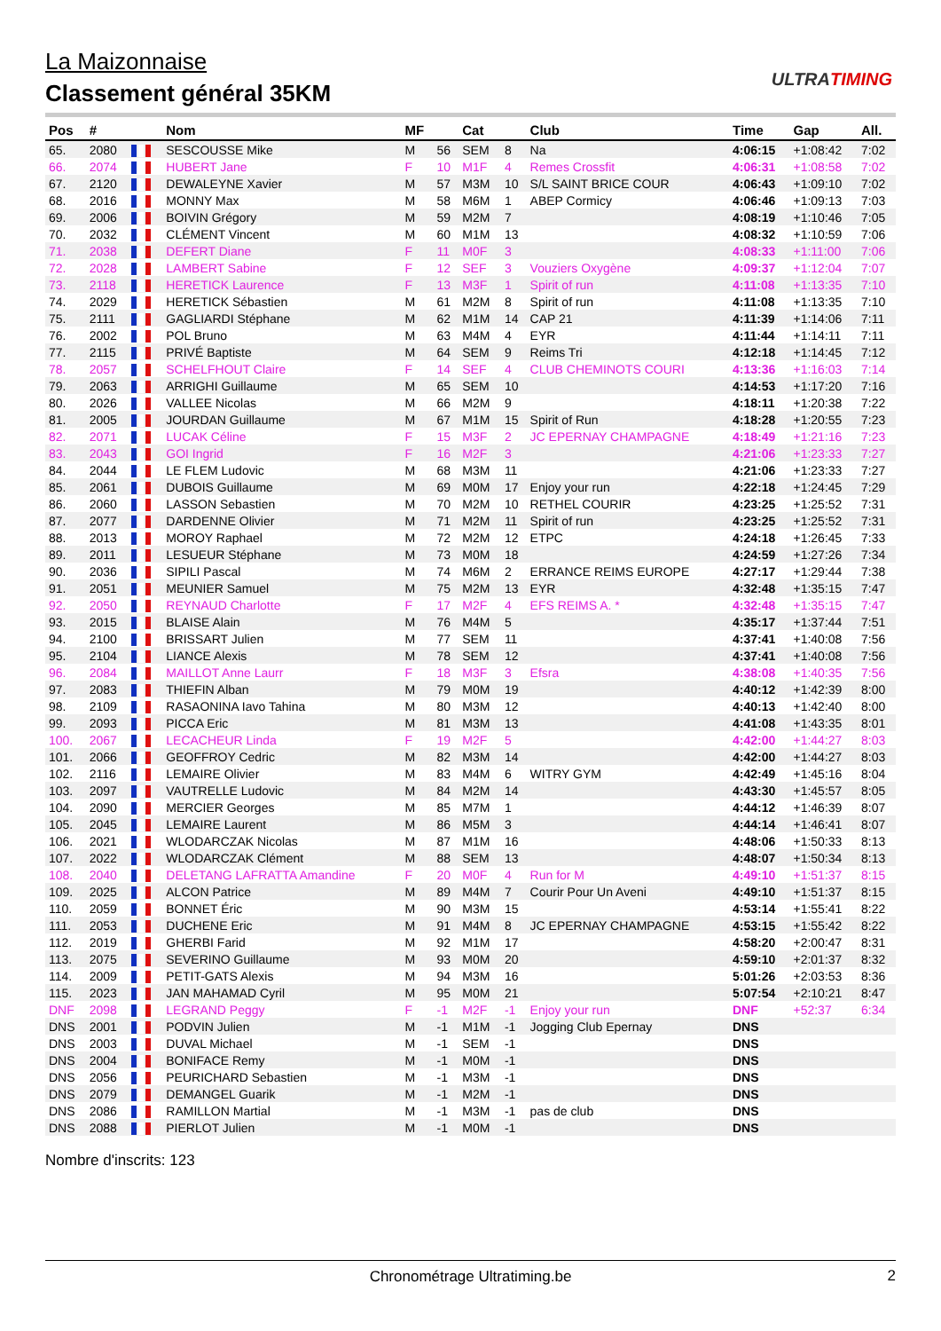La Maizonnaise
Classement général 35KM
ULTRATIMING
| Pos | # | | Nom | MF | | Cat | | Club | Time | Gap | All. |
| --- | --- | --- | --- | --- | --- | --- | --- | --- | --- | --- | --- |
| 65. | 2080 | | SESCOUSSE Mike | M | 56 | SEM | 8 | Na | 4:06:15 | +1:08:42 | 7:02 |
| 66. | 2074 | | HUBERT Jane | F | 10 | M1F | 4 | Remes Crossfit | 4:06:31 | +1:08:58 | 7:02 |
| 67. | 2120 | | DEWALEYNE Xavier | M | 57 | M3M | 10 | S/L SAINT BRICE COUR | 4:06:43 | +1:09:10 | 7:02 |
| 68. | 2016 | | MONNY Max | M | 58 | M6M | 1 | ABEP Cormicy | 4:06:46 | +1:09:13 | 7:03 |
| 69. | 2006 | | BOIVIN Grégory | M | 59 | M2M | 7 | | 4:08:19 | +1:10:46 | 7:05 |
| 70. | 2032 | | CLÉMENT Vincent | M | 60 | M1M | 13 | | 4:08:32 | +1:10:59 | 7:06 |
| 71. | 2038 | | DEFERT Diane | F | 11 | M0F | 3 | | 4:08:33 | +1:11:00 | 7:06 |
| 72. | 2028 | | LAMBERT Sabine | F | 12 | SEF | 3 | Vouziers Oxygène | 4:09:37 | +1:12:04 | 7:07 |
| 73. | 2118 | | HERETICK Laurence | F | 13 | M3F | 1 | Spirit of run | 4:11:08 | +1:13:35 | 7:10 |
| 74. | 2029 | | HERETICK Sébastien | M | 61 | M2M | 8 | Spirit of run | 4:11:08 | +1:13:35 | 7:10 |
| 75. | 2111 | | GAGLIARDI Stéphane | M | 62 | M1M | 14 | CAP 21 | 4:11:39 | +1:14:06 | 7:11 |
| 76. | 2002 | | POL Bruno | M | 63 | M4M | 4 | EYR | 4:11:44 | +1:14:11 | 7:11 |
| 77. | 2115 | | PRIVÉ Baptiste | M | 64 | SEM | 9 | Reims Tri | 4:12:18 | +1:14:45 | 7:12 |
| 78. | 2057 | | SCHELFHOUT Claire | F | 14 | SEF | 4 | CLUB CHEMINOTS COURI | 4:13:36 | +1:16:03 | 7:14 |
| 79. | 2063 | | ARRIGHI Guillaume | M | 65 | SEM | 10 | | 4:14:53 | +1:17:20 | 7:16 |
| 80. | 2026 | | VALLEE Nicolas | M | 66 | M2M | 9 | | 4:18:11 | +1:20:38 | 7:22 |
| 81. | 2005 | | JOURDAN Guillaume | M | 67 | M1M | 15 | Spirit of Run | 4:18:28 | +1:20:55 | 7:23 |
| 82. | 2071 | | LUCAK Céline | F | 15 | M3F | 2 | JC EPERNAY CHAMPAGNE | 4:18:49 | +1:21:16 | 7:23 |
| 83. | 2043 | | GOI Ingrid | F | 16 | M2F | 3 | | 4:21:06 | +1:23:33 | 7:27 |
| 84. | 2044 | | LE FLEM Ludovic | M | 68 | M3M | 11 | | 4:21:06 | +1:23:33 | 7:27 |
| 85. | 2061 | | DUBOIS Guillaume | M | 69 | M0M | 17 | Enjoy your run | 4:22:18 | +1:24:45 | 7:29 |
| 86. | 2060 | | LASSON Sebastien | M | 70 | M2M | 10 | RETHEL COURIR | 4:23:25 | +1:25:52 | 7:31 |
| 87. | 2077 | | DARDENNE Olivier | M | 71 | M2M | 11 | Spirit of run | 4:23:25 | +1:25:52 | 7:31 |
| 88. | 2013 | | MOROY Raphael | M | 72 | M2M | 12 | ETPC | 4:24:18 | +1:26:45 | 7:33 |
| 89. | 2011 | | LESUEUR Stéphane | M | 73 | M0M | 18 | | 4:24:59 | +1:27:26 | 7:34 |
| 90. | 2036 | | SIPILI Pascal | M | 74 | M6M | 2 | ERRANCE REIMS EUROPE | 4:27:17 | +1:29:44 | 7:38 |
| 91. | 2051 | | MEUNIER Samuel | M | 75 | M2M | 13 | EYR | 4:32:48 | +1:35:15 | 7:47 |
| 92. | 2050 | | REYNAUD Charlotte | F | 17 | M2F | 4 | EFS REIMS A. * | 4:32:48 | +1:35:15 | 7:47 |
| 93. | 2015 | | BLAISE Alain | M | 76 | M4M | 5 | | 4:35:17 | +1:37:44 | 7:51 |
| 94. | 2100 | | BRISSART Julien | M | 77 | SEM | 11 | | 4:37:41 | +1:40:08 | 7:56 |
| 95. | 2104 | | LIANCE Alexis | M | 78 | SEM | 12 | | 4:37:41 | +1:40:08 | 7:56 |
| 96. | 2084 | | MAILLOT Anne Laurr | F | 18 | M3F | 3 | Efsra | 4:38:08 | +1:40:35 | 7:56 |
| 97. | 2083 | | THIEFIN Alban | M | 79 | M0M | 19 | | 4:40:12 | +1:42:39 | 8:00 |
| 98. | 2109 | | RASAONINA Iavo Tahina | M | 80 | M3M | 12 | | 4:40:13 | +1:42:40 | 8:00 |
| 99. | 2093 | | PICCA Eric | M | 81 | M3M | 13 | | 4:41:08 | +1:43:35 | 8:01 |
| 100. | 2067 | | LECACHEUR Linda | F | 19 | M2F | 5 | | 4:42:00 | +1:44:27 | 8:03 |
| 101. | 2066 | | GEOFFROY Cedric | M | 82 | M3M | 14 | | 4:42:00 | +1:44:27 | 8:03 |
| 102. | 2116 | | LEMAIRE Olivier | M | 83 | M4M | 6 | WITRY GYM | 4:42:49 | +1:45:16 | 8:04 |
| 103. | 2097 | | VAUTRELLE Ludovic | M | 84 | M2M | 14 | | 4:43:30 | +1:45:57 | 8:05 |
| 104. | 2090 | | MERCIER Georges | M | 85 | M7M | 1 | | 4:44:12 | +1:46:39 | 8:07 |
| 105. | 2045 | | LEMAIRE Laurent | M | 86 | M5M | 3 | | 4:44:14 | +1:46:41 | 8:07 |
| 106. | 2021 | | WLODARCZAK Nicolas | M | 87 | M1M | 16 | | 4:48:06 | +1:50:33 | 8:13 |
| 107. | 2022 | | WLODARCZAK Clément | M | 88 | SEM | 13 | | 4:48:07 | +1:50:34 | 8:13 |
| 108. | 2040 | | DELETANG LAFRATTA Amandine | F | 20 | M0F | 4 | Run for M | 4:49:10 | +1:51:37 | 8:15 |
| 109. | 2025 | | ALCON Patrice | M | 89 | M4M | 7 | Courir Pour Un Aveni | 4:49:10 | +1:51:37 | 8:15 |
| 110. | 2059 | | BONNET Éric | M | 90 | M3M | 15 | | 4:53:14 | +1:55:41 | 8:22 |
| 111. | 2053 | | DUCHENE Eric | M | 91 | M4M | 8 | JC EPERNAY CHAMPAGNE | 4:53:15 | +1:55:42 | 8:22 |
| 112. | 2019 | | GHERBI Farid | M | 92 | M1M | 17 | | 4:58:20 | +2:00:47 | 8:31 |
| 113. | 2075 | | SEVERINO Guillaume | M | 93 | M0M | 20 | | 4:59:10 | +2:01:37 | 8:32 |
| 114. | 2009 | | PETIT-GATS Alexis | M | 94 | M3M | 16 | | 5:01:26 | +2:03:53 | 8:36 |
| 115. | 2023 | | JAN MAHAMAD Cyril | M | 95 | M0M | 21 | | 5:07:54 | +2:10:21 | 8:47 |
| DNF | 2098 | | LEGRAND Peggy | F | -1 | M2F | -1 | Enjoy your run | DNF | +52:37 | 6:34 |
| DNS | 2001 | | PODVIN Julien | M | -1 | M1M | -1 | Jogging Club Epernay | DNS | | |
| DNS | 2003 | | DUVAL Michael | M | -1 | SEM | -1 | | DNS | | |
| DNS | 2004 | | BONIFACE Remy | M | -1 | M0M | -1 | | DNS | | |
| DNS | 2056 | | PEURICHARD Sebastien | M | -1 | M3M | -1 | | DNS | | |
| DNS | 2079 | | DEMANGEL Guarik | M | -1 | M2M | -1 | | DNS | | |
| DNS | 2086 | | RAMILLON Martial | M | -1 | M3M | -1 | pas de club | DNS | | |
| DNS | 2088 | | PIERLOT Julien | M | -1 | M0M | -1 | | DNS | | |
Nombre d'inscrits: 123
Chronométrage Ultratiming.be 2